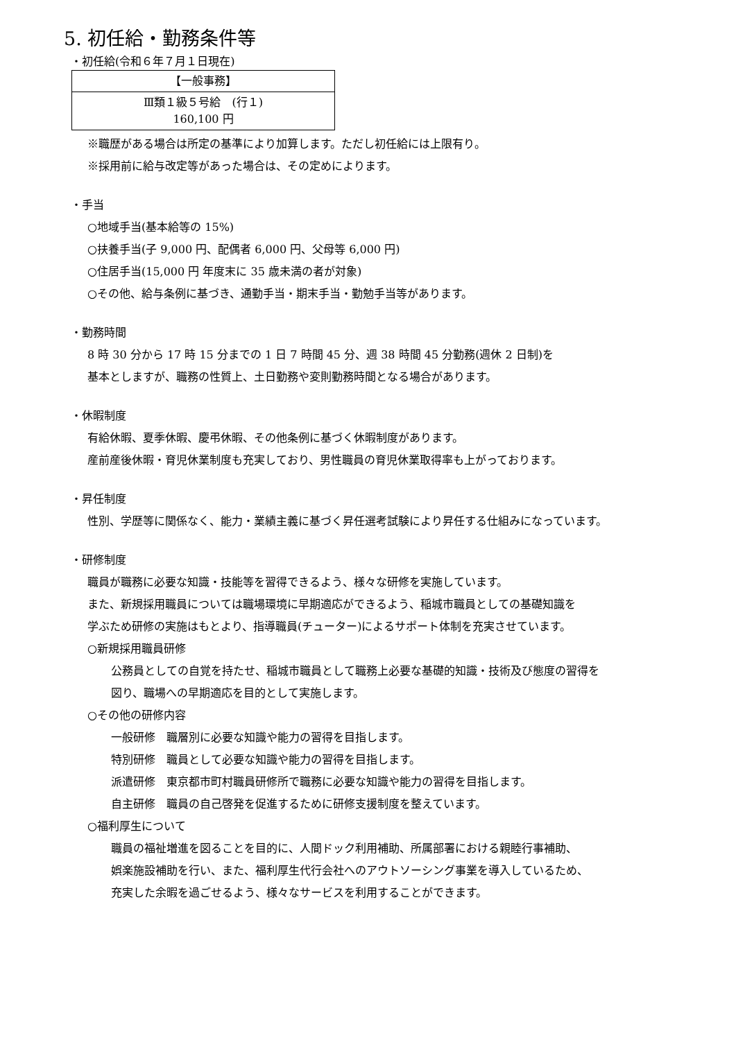5. 初任給・勤務条件等
・初任給(令和６年７月１日現在)
| 【一般事務】 |
| --- |
| Ⅲ類１級５号給 (行１) 160,100 円 |
※職歴がある場合は所定の基準により加算します。ただし初任給には上限有り。
※採用前に給与改定等があった場合は、その定めによります。
・手当
○地域手当(基本給等の 15%)
○扶養手当(子 9,000 円、配偶者 6,000 円、父母等 6,000 円)
○住居手当(15,000 円 年度末に 35 歳未満の者が対象)
○その他、給与条例に基づき、通勤手当・期末手当・勤勉手当等があります。
・勤務時間
8 時 30 分から 17 時 15 分までの 1 日 7 時間 45 分、週 38 時間 45 分勤務(週休 2 日制)を
基本としますが、職務の性質上、土日勤務や変則勤務時間となる場合があります。
・休暇制度
有給休暇、夏季休暇、慶弔休暇、その他条例に基づく休暇制度があります。
産前産後休暇・育児休業制度も充実しており、男性職員の育児休業取得率も上がっております。
・昇任制度
性別、学歴等に関係なく、能力・業績主義に基づく昇任選考試験により昇任する仕組みになっています。
・研修制度
職員が職務に必要な知識・技能等を習得できるよう、様々な研修を実施しています。
また、新規採用職員については職場環境に早期適応ができるよう、稲城市職員としての基礎知識を
学ぶため研修の実施はもとより、指導職員(チューター)によるサポート体制を充実させています。
○新規採用職員研修
公務員としての自覚を持たせ、稲城市職員として職務上必要な基礎的知識・技術及び態度の習得を
図り、職場への早期適応を目的として実施します。
○その他の研修内容
一般研修　職層別に必要な知識や能力の習得を目指します。
特別研修　職員として必要な知識や能力の習得を目指します。
派遣研修　東京都市町村職員研修所で職務に必要な知識や能力の習得を目指します。
自主研修　職員の自己啓発を促進するために研修支援制度を整えています。
○福利厚生について
職員の福祉増進を図ることを目的に、人間ドック利用補助、所属部署における親睦行事補助、
娯楽施設補助を行い、また、福利厚生代行会社へのアウトソーシング事業を導入しているため、
充実した余暇を過ごせるよう、様々なサービスを利用することができます。